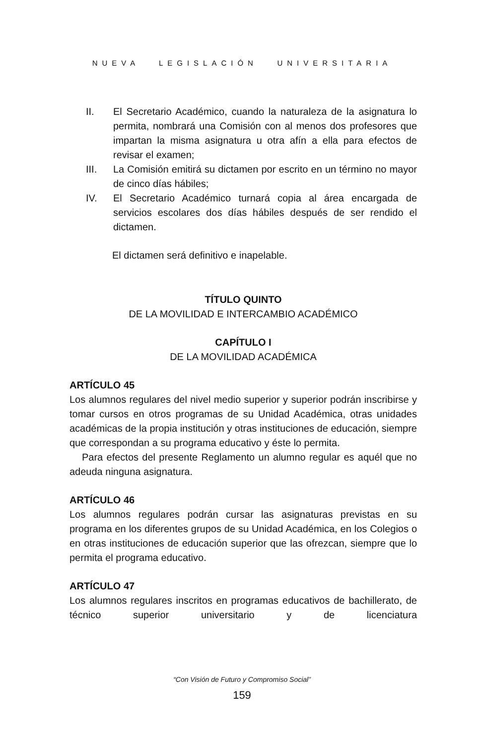NUEVA LEGISLACIÓN UNIVERSITARIA
II. El Secretario Académico, cuando la naturaleza de la asignatura lo permita, nombrará una Comisión con al menos dos profesores que impartan la misma asignatura u otra afín a ella para efectos de revisar el examen;
III. La Comisión emitirá su dictamen por escrito en un término no mayor de cinco días hábiles;
IV. El Secretario Académico turnará copia al área encargada de servicios escolares dos días hábiles después de ser rendido el dictamen.
El dictamen será definitivo e inapelable.
TÍTULO QUINTO
DE LA MOVILIDAD E INTERCAMBIO ACADÉMICO
CAPÍTULO I
DE LA MOVILIDAD ACADÉMICA
ARTÍCULO 45
Los alumnos regulares del nivel medio superior y superior podrán inscribirse y tomar cursos en otros programas de su Unidad Académica, otras unidades académicas de la propia institución y otras instituciones de educación, siempre que correspondan a su programa educativo y éste lo permita.
Para efectos del presente Reglamento un alumno regular es aquél que no adeuda ninguna asignatura.
ARTÍCULO 46
Los alumnos regulares podrán cursar las asignaturas previstas en su programa en los diferentes grupos de su Unidad Académica, en los Colegios o en otras instituciones de educación superior que las ofrezcan, siempre que lo permita el programa educativo.
ARTÍCULO 47
Los alumnos regulares inscritos en programas educativos de bachillerato, de técnico superior universitario y de licenciatura
“Con Visión de Futuro y Compromiso Social”
159